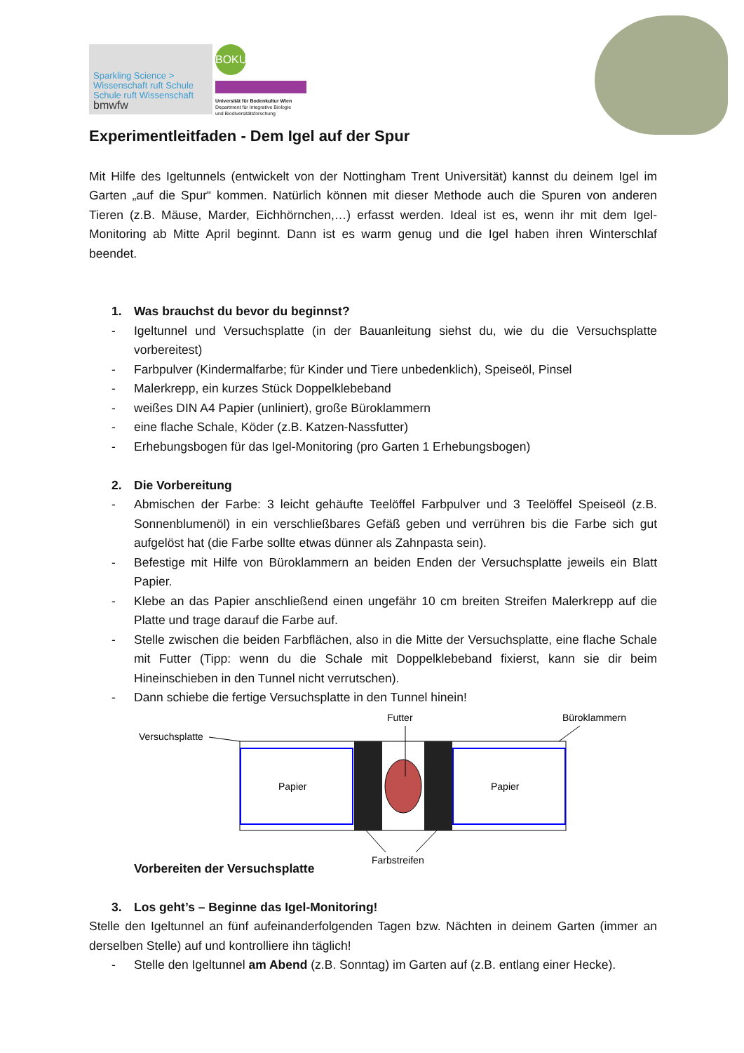Sparkling Science >
Wissenschaft ruft Schule
Schule ruft Wissenschaft
bmwfw
BOKU
Universität für Bodenkultur Wien
Department für Integrative Biologie
und Biodiversitätsforschung
Experimentleitfaden - Dem Igel auf der Spur
Mit Hilfe des Igeltunnels (entwickelt von der Nottingham Trent Universität) kannst du deinem Igel im Garten „auf die Spur“ kommen. Natürlich können mit dieser Methode auch die Spuren von anderen Tieren (z.B. Mäuse, Marder, Eichhörnchen,…) erfasst werden. Ideal ist es, wenn ihr mit dem Igel-Monitoring ab Mitte April beginnt. Dann ist es warm genug und die Igel haben ihren Winterschlaf beendet.
1. Was brauchst du bevor du beginnst?
- Igeltunnel und Versuchsplatte (in der Bauanleitung siehst du, wie du die Versuchsplatte vorbereitest)
- Farbpulver (Kindermalfarbe; für Kinder und Tiere unbedenklich), Speiseöl, Pinsel
- Malerkrepp, ein kurzes Stück Doppelklebeband
- weißes DIN A4 Papier (unliniert), große Büroklammern
- eine flache Schale, Köder (z.B. Katzen-Nassfutter)
- Erhebungsbogen für das Igel-Monitoring (pro Garten 1 Erhebungsbogen)
2. Die Vorbereitung
- Abmischen der Farbe: 3 leicht gehäufte Teelöffel Farbpulver und 3 Teelöffel Speiseöl (z.B. Sonnenblumenöl) in ein verschließbares Gefäß geben und verrühren bis die Farbe sich gut aufgelöst hat (die Farbe sollte etwas dünner als Zahnpasta sein).
- Befestige mit Hilfe von Büroklammern an beiden Enden der Versuchsplatte jeweils ein Blatt Papier.
- Klebe an das Papier anschließend einen ungefähr 10 cm breiten Streifen Malerkrepp auf die Platte und trage darauf die Farbe auf.
- Stelle zwischen die beiden Farbflächen, also in die Mitte der Versuchsplatte, eine flache Schale mit Futter (Tipp: wenn du die Schale mit Doppelklebeband fixierst, kann sie dir beim Hineinschieben in den Tunnel nicht verrutschen).
- Dann schiebe die fertige Versuchsplatte in den Tunnel hinein!
Futter
Büroklammern
Versuchsplatte
Papier
Papier
Farbstreifen
Vorbereiten der Versuchsplatte
3. Los geht’s – Beginne das Igel-Monitoring!
Stelle den Igeltunnel an fünf aufeinanderfolgenden Tagen bzw. Nächten in deinem Garten (immer an derselben Stelle) auf und kontrolliere ihn täglich!
- Stelle den Igeltunnel am Abend (z.B. Sonntag) im Garten auf (z.B. entlang einer Hecke).